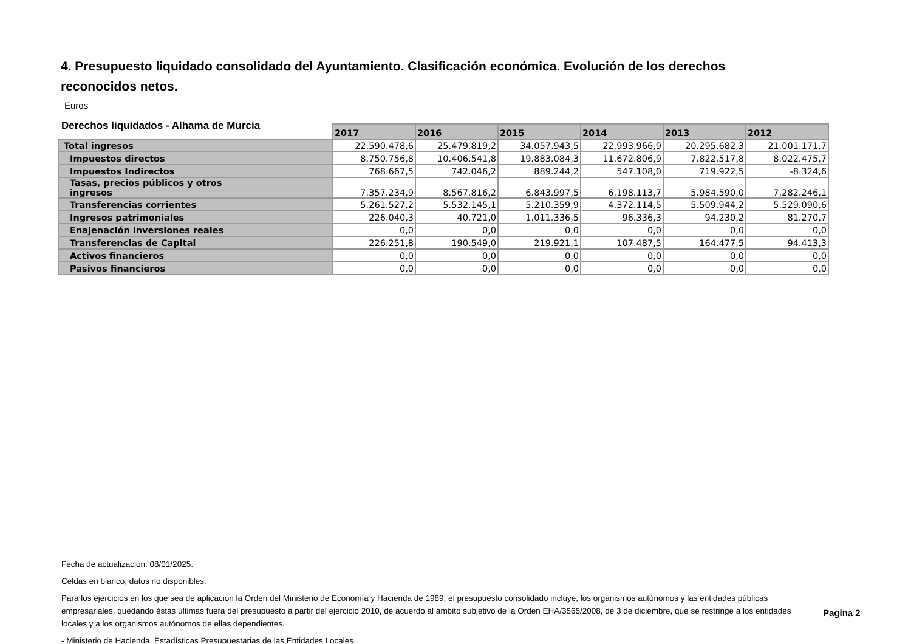4. Presupuesto liquidado consolidado del Ayuntamiento. Clasificación económica. Evolución de los derechos reconocidos netos.
Euros
Derechos liquidados - Alhama de Murcia
| | 2017 | 2016 | 2015 | 2014 | 2013 | 2012 |
| Total ingresos | 22.590.478,6 | 25.479.819,2 | 34.057.943,5 | 22.993.966,9 | 20.295.682,3 | 21.001.171,7 |
| Impuestos directos | 8.750.756,8 | 10.406.541,8 | 19.883.084,3 | 11.672.806,9 | 7.822.517,8 | 8.022.475,7 |
| Impuestos Indirectos | 768.667,5 | 742.046,2 | 889.244,2 | 547.108,0 | 719.922,5 | -8.324,6 |
| Tasas, precios públicos y otros ingresos | 7.357.234,9 | 8.567.816,2 | 6.843.997,5 | 6.198.113,7 | 5.984.590,0 | 7.282.246,1 |
| Transferencias corrientes | 5.261.527,2 | 5.532.145,1 | 5.210.359,9 | 4.372.114,5 | 5.509.944,2 | 5.529.090,6 |
| Ingresos patrimoniales | 226.040,3 | 40.721,0 | 1.011.336,5 | 96.336,3 | 94.230,2 | 81.270,7 |
| Enajenación inversiones reales | 0,0 | 0,0 | 0,0 | 0,0 | 0,0 | 0,0 |
| Transferencias de Capital | 226.251,8 | 190.549,0 | 219.921,1 | 107.487,5 | 164.477,5 | 94.413,3 |
| Activos financieros | 0,0 | 0,0 | 0,0 | 0,0 | 0,0 | 0,0 |
| Pasivos financieros | 0,0 | 0,0 | 0,0 | 0,0 | 0,0 | 0,0 |
Fecha de actualización: 08/01/2025.
Celdas en blanco, datos no disponibles.
Para los ejercicios en los que sea de aplicación la Orden del Ministerio de Economía y Hacienda de 1989, el presupuesto consolidado incluye, los organismos autónomos y las entidades públicas empresariales, quedando éstas últimas fuera del presupuesto a partir del ejercicio 2010, de acuerdo al ámbito subjetivo de la Orden EHA/3565/2008, de 3 de diciembre, que se restringe a los entidades locales y a los organismos autónomos de ellas dependientes.
- Ministerio de Hacienda. Estadísticas Presupuestarias de las Entidades Locales.
Pagina 2